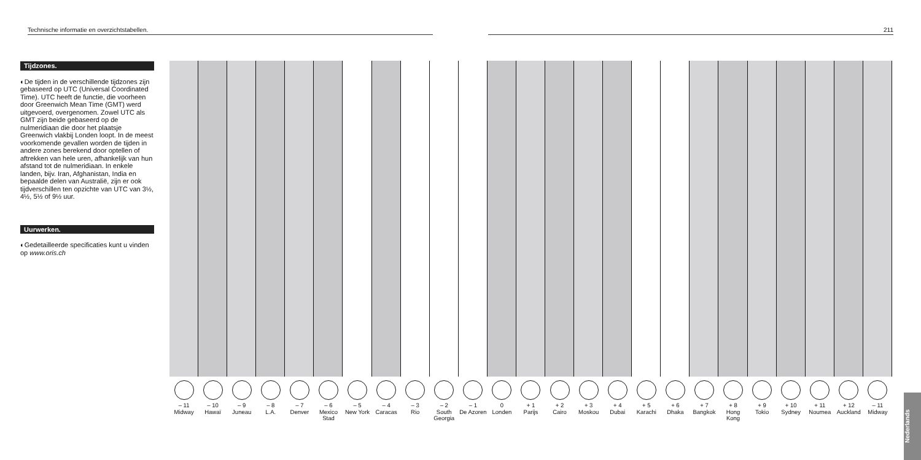Technische informatie en overzichtstabellen. 211
Tijdzones.
◐De tijden in de verschillende tijdzones zijn gebaseerd op UTC (Universal Coordinated Time). UTC heeft de functie, die voorheen door Greenwich Mean Time (GMT) werd uitgevoerd, overgenomen. Zowel UTC als GMT zijn beide gebaseerd op de nulmeridiaan die door het plaatsje Greenwich vlakbij Londen loopt. In de meest voorkomende gevallen worden de tijden in andere zones berekend door optellen of aftrekken van hele uren, afhankelijk van hun afstand tot de nulmeridiaan. In enkele landen, bijv. Iran, Afghanistan, India en bepaalde delen van Australië, zijn er ook tijdverschillen ten opzichte van UTC van 3½, 4½, 5½ of 9½ uur.
Uurwerken.
◐Gedetailleerde specificaties kunt u vinden op www.oris.ch
– 11
Midway
– 10
Hawaï
– 9
Juneau
– 8
L.A.
– 7
Denver
– 6
Mexico Stad
– 5
New York
– 4
Caracas
– 3
Rio
– 2
South Georgia
– 1
De Azoren
0
Londen
+ 1
Parijs
+ 2
Cairo
+ 3
Moskou
+ 4
Dubai
+ 5
Karachi
+ 6
Dhaka
+ 7
Bangkok
+ 8
Hong Kong
+ 9
Tokio
+ 10
Sydney
+ 11
Noumea
+ 12
Auckland
– 11
Midway
Nederlands